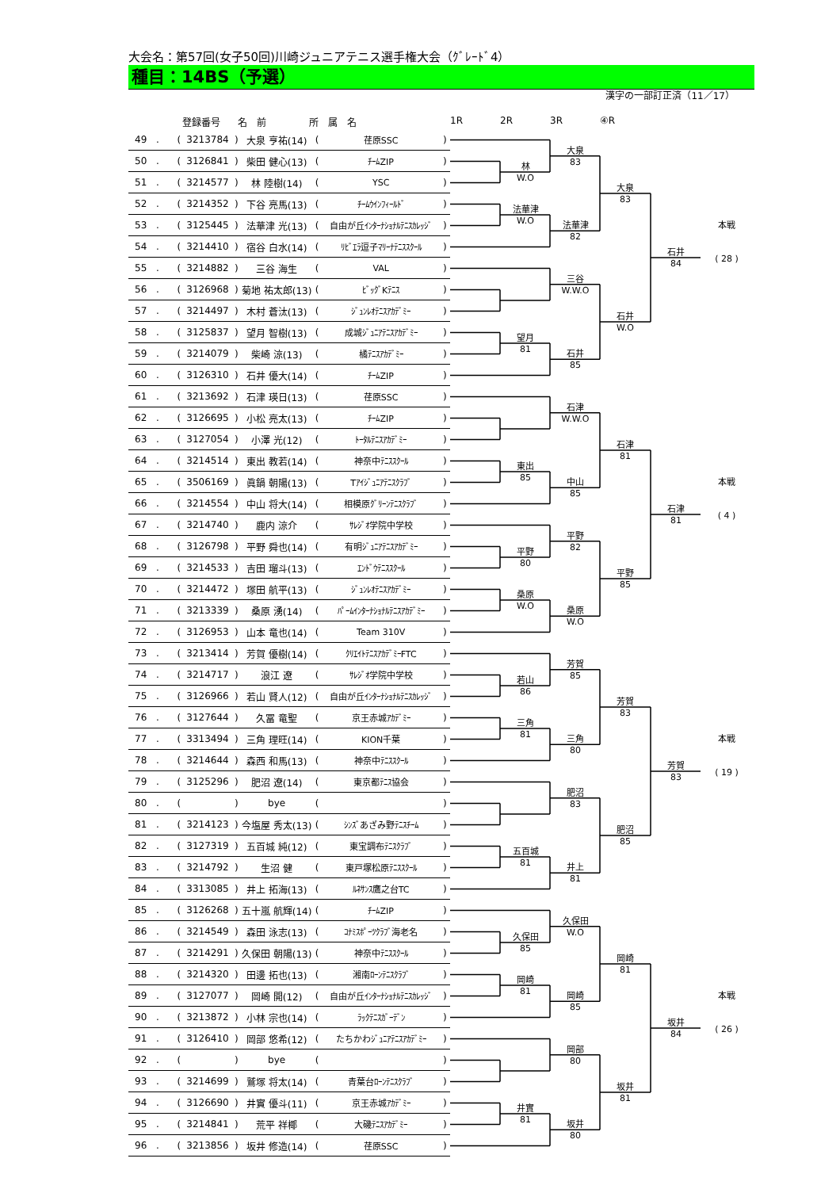大会名：第57回(女子50回)川崎ジュニアテニス選手権大会（ｸﾞﾚｰﾄﾞ4）
種目：14BS（予選）
漢字の一部訂正済（11／17）
登録番号 名　前 所　属　名 1R 2R 3R ④R
| 49 | . | ( | 3213784 | ) | 大泉 亨祐(14) | ( | 荏原SSC | ) |
| 50 | . | ( | 3126841 | ) | 柴田 健心(13) | ( | ﾁｰﾑZIP | ) |
| 51 | . | ( | 3214577 | ) | 林 陸樹(14) | ( | YSC | ) |
| 52 | . | ( | 3214352 | ) | 下谷 亮馬(13) | ( | ﾁｰﾑｳｲﾝﾌｨｰﾙﾄﾞ | ) |
| 53 | . | ( | 3125445 | ) | 法華津 光(13) | ( | 自由が丘ｲﾝﾀｰﾅｼｮﾅﾙﾃﾆｽｶﾚｯｼﾞ | ) |
| 54 | . | ( | 3214410 | ) | 宿谷 白水(14) | ( | ﾘﾋﾞｴﾗ逗子ﾏﾘｰﾅﾃﾆｽｽｸｰﾙ | ) |
| 55 | . | ( | 3214882 | ) | 三谷 海生 | ( | VAL | ) |
| 56 | . | ( | 3126968 | ) | 菊地 祐太郎(13) | ( | ﾋﾞｯｸﾞKﾃﾆｽ | ) |
| 57 | . | ( | 3214497 | ) | 木村 蒼汰(13) | ( | ｼﾞｭﾝﾚｵﾃﾆｽｱｶﾃﾞﾐｰ | ) |
| 58 | . | ( | 3125837 | ) | 望月 智樹(13) | ( | 成城ｼﾞｭﾆｱﾃﾆｽｱｶﾃﾞﾐｰ | ) |
| 59 | . | ( | 3214079 | ) | 柴崎 涼(13) | ( | 橘ﾃﾆｽｱｶﾃﾞﾐｰ | ) |
| 60 | . | ( | 3126310 | ) | 石井 優大(14) | ( | ﾁｰﾑZIP | ) |
| 61 | . | ( | 3213692 | ) | 石津 瑛日(13) | ( | 荏原SSC | ) |
| 62 | . | ( | 3126695 | ) | 小松 亮太(13) | ( | ﾁｰﾑZIP | ) |
| 63 | . | ( | 3127054 | ) | 小澤 光(12) | ( | ﾄｰﾀﾙﾃﾆｽｱｶﾃﾞﾐｰ | ) |
| 64 | . | ( | 3214514 | ) | 東出 教若(14) | ( | 神奈中ﾃﾆｽｽｸｰﾙ | ) |
| 65 | . | ( | 3506169 | ) | 眞鍋 朝陽(13) | ( | Tｱｲｼﾞｭﾆｱﾃﾆｽｸﾗﾌﾞ | ) |
| 66 | . | ( | 3214554 | ) | 中山 将大(14) | ( | 相模原ｸﾞﾘｰﾝﾃﾆｽｸﾗﾌﾞ | ) |
| 67 | . | ( | 3214740 | ) | 鹿内 涼介 | ( | ｻﾚｼﾞｵ学院中学校 | ) |
| 68 | . | ( | 3126798 | ) | 平野 舜也(14) | ( | 有明ｼﾞｭﾆｱﾃﾆｽｱｶﾃﾞﾐｰ | ) |
| 69 | . | ( | 3214533 | ) | 吉田 瑠斗(13) | ( | ｴﾝﾄﾞｳﾃﾆｽｽｸｰﾙ | ) |
| 70 | . | ( | 3214472 | ) | 塚田 航平(13) | ( | ｼﾞｭﾝﾚｵﾃﾆｽｱｶﾃﾞﾐｰ | ) |
| 71 | . | ( | 3213339 | ) | 桑原 湧(14) | ( | ﾊﾟｰﾑｲﾝﾀｰﾅｼｮﾅﾙﾃﾆｽｱｶﾃﾞﾐｰ | ) |
| 72 | . | ( | 3126953 | ) | 山本 竜也(14) | ( | Team 310V | ) |
| 73 | . | ( | 3213414 | ) | 芳賀 優樹(14) | ( | ｸﾘｴｲﾄﾃﾆｽｱｶﾃﾞﾐｰFTC | ) |
| 74 | . | ( | 3214717 | ) | 浪江 遼 | ( | ｻﾚｼﾞｵ学院中学校 | ) |
| 75 | . | ( | 3126966 | ) | 若山 賢人(12) | ( | 自由が丘ｲﾝﾀｰﾅｼｮﾅﾙﾃﾆｽｶﾚｯｼﾞ | ) |
| 76 | . | ( | 3127644 | ) | 久冨 竜聖 | ( | 京王赤城ｱｶﾃﾞﾐｰ | ) |
| 77 | . | ( | 3313494 | ) | 三角 理旺(14) | ( | KION千葉 | ) |
| 78 | . | ( | 3214644 | ) | 森西 和馬(13) | ( | 神奈中ﾃﾆｽｽｸｰﾙ | ) |
| 79 | . | ( | 3125296 | ) | 肥沼 遼(14) | ( | 東京都ﾃﾆｽ協会 | ) |
| 80 | . | ( | | ) | bye | ( | | ) |
| 81 | . | ( | 3214123 | ) | 今塩屋 秀太(13) | ( | ｼﾝｽﾞあざみ野ﾃﾆｽﾁｰﾑ | ) |
| 82 | . | ( | 3127319 | ) | 五百城 純(12) | ( | 東宝調布ﾃﾆｽｸﾗﾌﾞ | ) |
| 83 | . | ( | 3214792 | ) | 生沼 健 | ( | 東戸塚松原ﾃﾆｽｽｸｰﾙ | ) |
| 84 | . | ( | 3313085 | ) | 井上 拓海(13) | ( | ﾙﾈｻﾝｽ鷹之台TC | ) |
| 85 | . | ( | 3126268 | ) | 五十嵐 航輝(14) | ( | ﾁｰﾑZIP | ) |
| 86 | . | ( | 3214549 | ) | 森田 泳志(13) | ( | ｺﾅﾐｽﾎﾟｰﾂｸﾗﾌﾞ海老名 | ) |
| 87 | . | ( | 3214291 | ) | 久保田 朝陽(13) | ( | 神奈中ﾃﾆｽｽｸｰﾙ | ) |
| 88 | . | ( | 3214320 | ) | 田邊 拓也(13) | ( | 湘南ﾛｰﾝﾃﾆｽｸﾗﾌﾞ | ) |
| 89 | . | ( | 3127077 | ) | 岡崎 開(12) | ( | 自由が丘ｲﾝﾀｰﾅｼｮﾅﾙﾃﾆｽｶﾚｯｼﾞ | ) |
| 90 | . | ( | 3213872 | ) | 小林 宗也(14) | ( | ﾗｯｸﾃﾆｽｶﾞｰﾃﾞﾝ | ) |
| 91 | . | ( | 3126410 | ) | 岡部 悠希(12) | ( | たちかわｼﾞｭﾆｱﾃﾆｽｱｶﾃﾞﾐｰ | ) |
| 92 | . | ( | | ) | bye | ( | | ) |
| 93 | . | ( | 3214699 | ) | 鷲塚 将太(14) | ( | 青葉台ﾛｰﾝﾃﾆｽｸﾗﾌﾞ | ) |
| 94 | . | ( | 3126690 | ) | 井實 優斗(11) | ( | 京王赤城ｱｶﾃﾞﾐｰ | ) |
| 95 | . | ( | 3214841 | ) | 荒平 祥椰 | ( | 大磯ﾃﾆｽｱｶﾃﾞﾐｰ | ) |
| 96 | . | ( | 3213856 | ) | 坂井 修造(14) | ( | 荏原SSC | ) |
林
W.O
法華津
W.O
望月
81
大泉
83
法華津
82
三谷
W.W.O
石井
85
大泉
83
石井
W.O
石井
84
本戦
( 28 )
東出
85
平野
80
桑原
W.O
石津
W.W.O
中山
85
平野
82
桑原
W.O
石津
81
平野
85
石津
81
本戦
( 4 )
若山
86
三角
81
五百城
81
芳賀
85
三角
80
肥沼
83
井上
81
芳賀
83
肥沼
85
芳賀
83
本戦
( 19 )
久保田
85
岡崎
81
井實
81
久保田
W.O
岡崎
85
岡部
80
坂井
80
岡崎
81
坂井
81
坂井
84
本戦
( 26 )